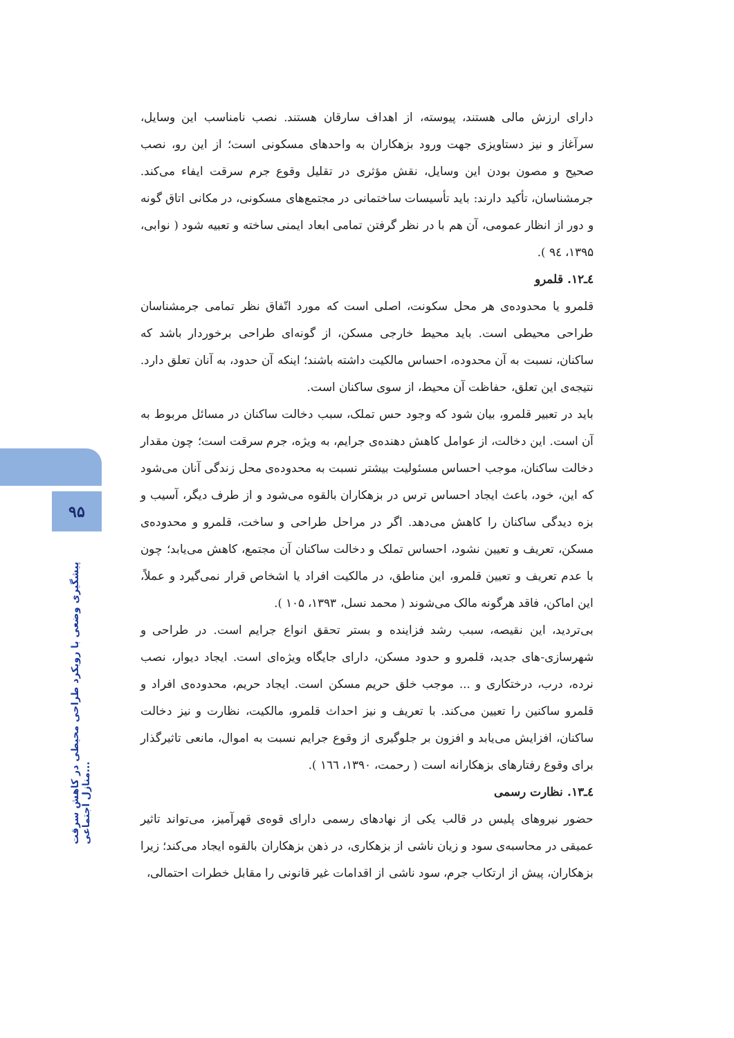۹۵
پیشگیری وضعی با رویکرد طراحی محیطی در کاهش سرقت منازل اجتماعی...
دارای ارزش مالی هستند، پیوسته، از اهداف سارقان هستند. نصب نامناسب این وسایل، سرآغاز و نیز دستاویزی جهت ورود بزهکاران به واحدهای مسکونی است؛ از این رو، نصب صحیح و مصون بودن این وسایل، نقش مؤثری در تقلیل وقوع جرم سرقت ایفاء می‌کند. جرمشناسان، تأکید دارند: باید تأسیسات ساختمانی در مجتمع‌های مسکونی، در مکانی اتاق گونه و دور از انظار عمومی، آن هم با در نظر گرفتن تمامی ابعاد ایمنی ساخته و تعبیه شود ( نوابی، ۱۳۹۵، ۹٤ ).
٤ـ۱۲. قلمرو
قلمرو یا محدوده‌ی هر محل سکونت، اصلی است که مورد اتّفاق نظر تمامی جرمشناسان طراحی محیطی است. باید محیط خارجی مسکن، از گونه‌ای طراحی برخوردار باشد که ساکنان، نسبت به آن محدوده، احساس مالکیت داشته باشند؛ اینکه آن حدود، به آنان تعلق دارد. نتیجه‌ی این تعلق، حفاظت آن محیط، از سوی ساکنان است.
باید در تعبیر قلمرو، بیان شود که وجود حس تملک، سبب دخالت ساکنان در مسائل مربوط به آن است. این دخالت، از عوامل کاهش دهنده‌ی جرایم، به ویژه، جرم سرقت است؛ چون مقدار دخالت ساکنان، موجب احساس مسئولیت بیشتر نسبت به محدوده‌ی محل زندگی آنان می‌شود که این، خود، باعث ایجاد احساس ترس در بزهکاران بالقوه می‌شود و از طرف دیگر، آسیب و بزه دیدگی ساکنان را کاهش می‌دهد. اگر در مراحل طراحی و ساخت، قلمرو و محدوده‌ی مسکن، تعریف و تعیین نشود، احساس تملک و دخالت ساکنان آن مجتمع، کاهش می‌یابد؛ چون با عدم تعریف و تعیین قلمرو، این مناطق، در مالکیت افراد یا اشخاص قرار نمی‌گیرد و عملاً، این اماکن، فاقد هرگونه مالک می‌شوند ( محمد نسل، ۱۳۹۳، ۱۰۵ ).
بی‌تردید، این نقیصه، سبب رشد فزاینده و بستر تحقق انواع جرایم است. در طراحی و شهرسازی-های جدید، قلمرو و حدود مسکن، دارای جایگاه ویژه‌ای است. ایجاد دیوار، نصب نرده، درب، درختکاری و ... موجب خلق حریم مسکن است. ایجاد حریم، محدوده‌ی افراد و قلمرو ساکنین را تعیین می‌کند. با تعریف و نیز احداث قلمرو، مالکیت، نظارت و نیز دخالت ساکنان، افزایش می‌یابد و افزون بر جلوگیری از وقوع جرایم نسبت به اموال، مانعی تاثیرگذار برای وقوع رفتارهای بزهکارانه است ( رحمت، ۱۳۹۰، ۱٦٦ ).
٤ـ۱۳. نظارت رسمی
حضور نیروهای پلیس در قالب یکی از نهادهای رسمی دارای قوه‌ی قهرآمیز، می‌تواند تاثیر عمیقی در محاسبه‌ی سود و زیان ناشی از بزهکاری، در ذهن بزهکاران بالقوه ایجاد می‌کند؛ زیرا بزهکاران، پیش از ارتکاب جرم، سود ناشی از اقدامات غیر قانونی را مقابل خطرات احتمالی،